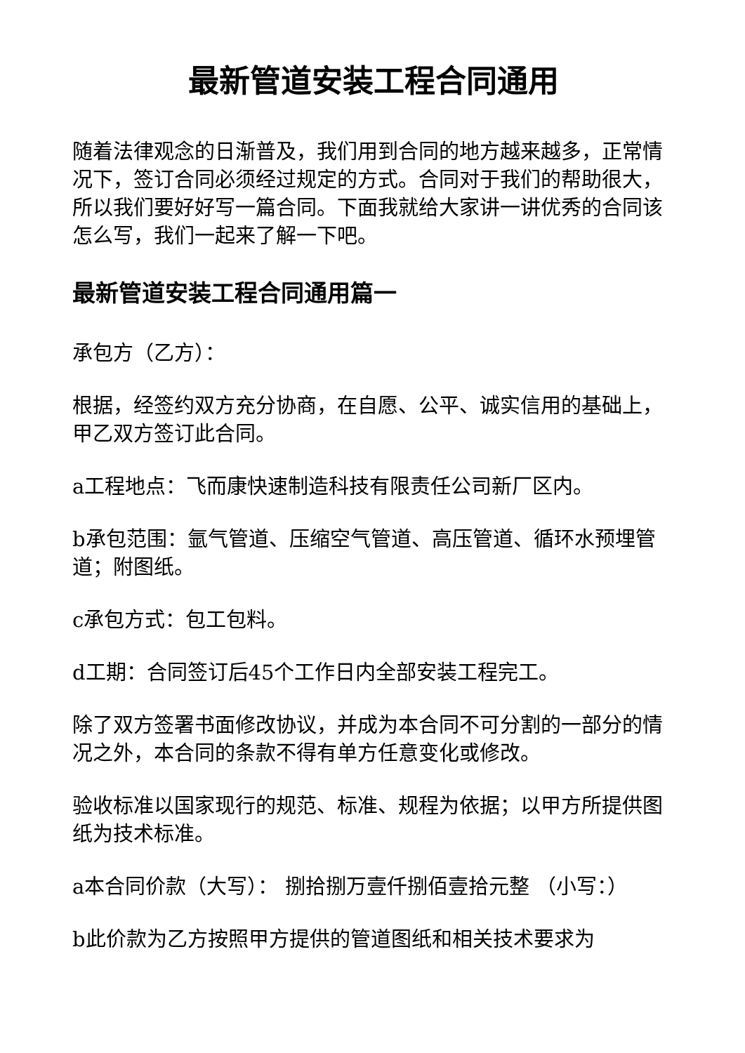最新管道安装工程合同通用
随着法律观念的日渐普及，我们用到合同的地方越来越多，正常情况下，签订合同必须经过规定的方式。合同对于我们的帮助很大，所以我们要好好写一篇合同。下面我就给大家讲一讲优秀的合同该怎么写，我们一起来了解一下吧。
最新管道安装工程合同通用篇一
承包方（乙方）：
根据，经签约双方充分协商，在自愿、公平、诚实信用的基础上，甲乙双方签订此合同。
a工程地点：飞而康快速制造科技有限责任公司新厂区内。
b承包范围：氩气管道、压缩空气管道、高压管道、循环水预埋管道；附图纸。
c承包方式：包工包料。
d工期：合同签订后45个工作日内全部安装工程完工。
除了双方签署书面修改协议，并成为本合同不可分割的一部分的情况之外，本合同的条款不得有单方任意变化或修改。
验收标准以国家现行的规范、标准、规程为依据；以甲方所提供图纸为技术标准。
a本合同价款（大写）： 捌拾捌万壹仟捌佰壹拾元整 （小写：）
b此价款为乙方按照甲方提供的管道图纸和相关技术要求为